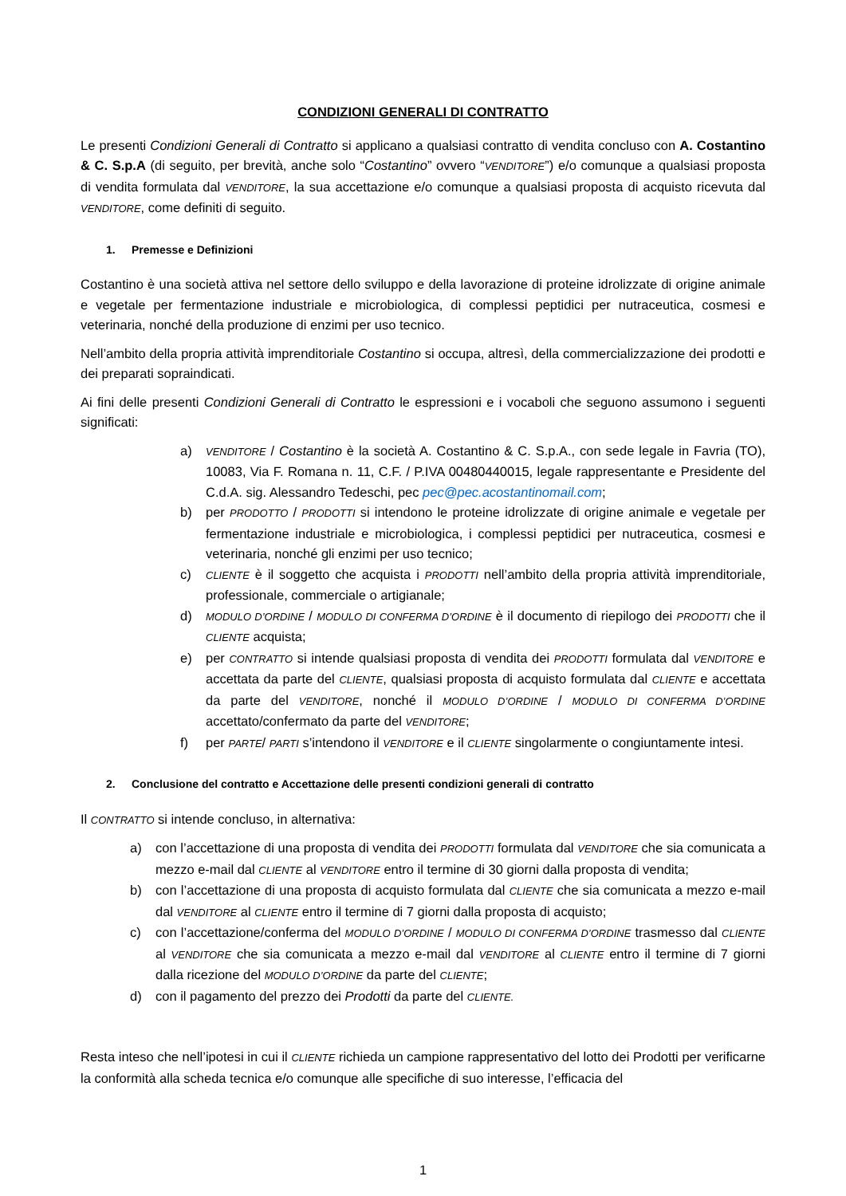CONDIZIONI GENERALI DI CONTRATTO
Le presenti Condizioni Generali di Contratto si applicano a qualsiasi contratto di vendita concluso con A. Costantino & C. S.p.A (di seguito, per brevità, anche solo “Costantino” ovvero “VENDITORE”) e/o comunque a qualsiasi proposta di vendita formulata dal VENDITORE, la sua accettazione e/o comunque a qualsiasi proposta di acquisto ricevuta dal VENDITORE, come definiti di seguito.
1. Premesse e Definizioni
Costantino è una società attiva nel settore dello sviluppo e della lavorazione di proteine idrolizzate di origine animale e vegetale per fermentazione industriale e microbiologica, di complessi peptidici per nutraceutica, cosmesi e veterinaria, nonché della produzione di enzimi per uso tecnico.
Nell’ambito della propria attività imprenditoriale Costantino si occupa, altresì, della commercializzazione dei prodotti e dei preparati sopraindicati.
Ai fini delle presenti Condizioni Generali di Contratto le espressioni e i vocaboli che seguono assumono i seguenti significati:
a) VENDITORE / Costantino è la società A. Costantino & C. S.p.A., con sede legale in Favria (TO), 10083, Via F. Romana n. 11, C.F. / P.IVA 00480440015, legale rappresentante e Presidente del C.d.A. sig. Alessandro Tedeschi, pec pec@pec.acostantinomail.com;
b) per PRODOTTO / PRODOTTI si intendono le proteine idrolizzate di origine animale e vegetale per fermentazione industriale e microbiologica, i complessi peptidici per nutraceutica, cosmesi e veterinaria, nonché gli enzimi per uso tecnico;
c) CLIENTE è il soggetto che acquista i PRODOTTI nell’ambito della propria attività imprenditoriale, professionale, commerciale o artigianale;
d) MODULO D’ORDINE / MODULO DI CONFERMA D’ORDINE è il documento di riepilogo dei PRODOTTI che il CLIENTE acquista;
e) per CONTRATTO si intende qualsiasi proposta di vendita dei PRODOTTI formulata dal VENDITORE e accettata da parte del CLIENTE, qualsiasi proposta di acquisto formulata dal CLIENTE e accettata da parte del VENDITORE, nonché il MODULO D’ORDINE / MODULO DI CONFERMA D’ORDINE accettato/confermato da parte del VENDITORE;
f) per PARTE/ PARTI s’intendono il VENDITORE e il CLIENTE singolarmente o congiuntamente intesi.
2. Conclusione del contratto e Accettazione delle presenti condizioni generali di contratto
Il CONTRATTO si intende concluso, in alternativa:
a) con l’accettazione di una proposta di vendita dei PRODOTTI formulata dal VENDITORE che sia comunicata a mezzo e-mail dal CLIENTE al VENDITORE entro il termine di 30 giorni dalla proposta di vendita;
b) con l’accettazione di una proposta di acquisto formulata dal CLIENTE che sia comunicata a mezzo e-mail dal VENDITORE al CLIENTE entro il termine di 7 giorni dalla proposta di acquisto;
c) con l’accettazione/conferma del MODULO D’ORDINE / MODULO DI CONFERMA D’ORDINE trasmesso dal CLIENTE al VENDITORE che sia comunicata a mezzo e-mail dal VENDITORE al CLIENTE entro il termine di 7 giorni dalla ricezione del MODULO D’ORDINE da parte del CLIENTE;
d) con il pagamento del prezzo dei Prodotti da parte del CLIENTE.
Resta inteso che nell’ipotesi in cui il CLIENTE richieda un campione rappresentativo del lotto dei Prodotti per verificarne la conformità alla scheda tecnica e/o comunque alle specifiche di suo interesse, l’efficacia del
1